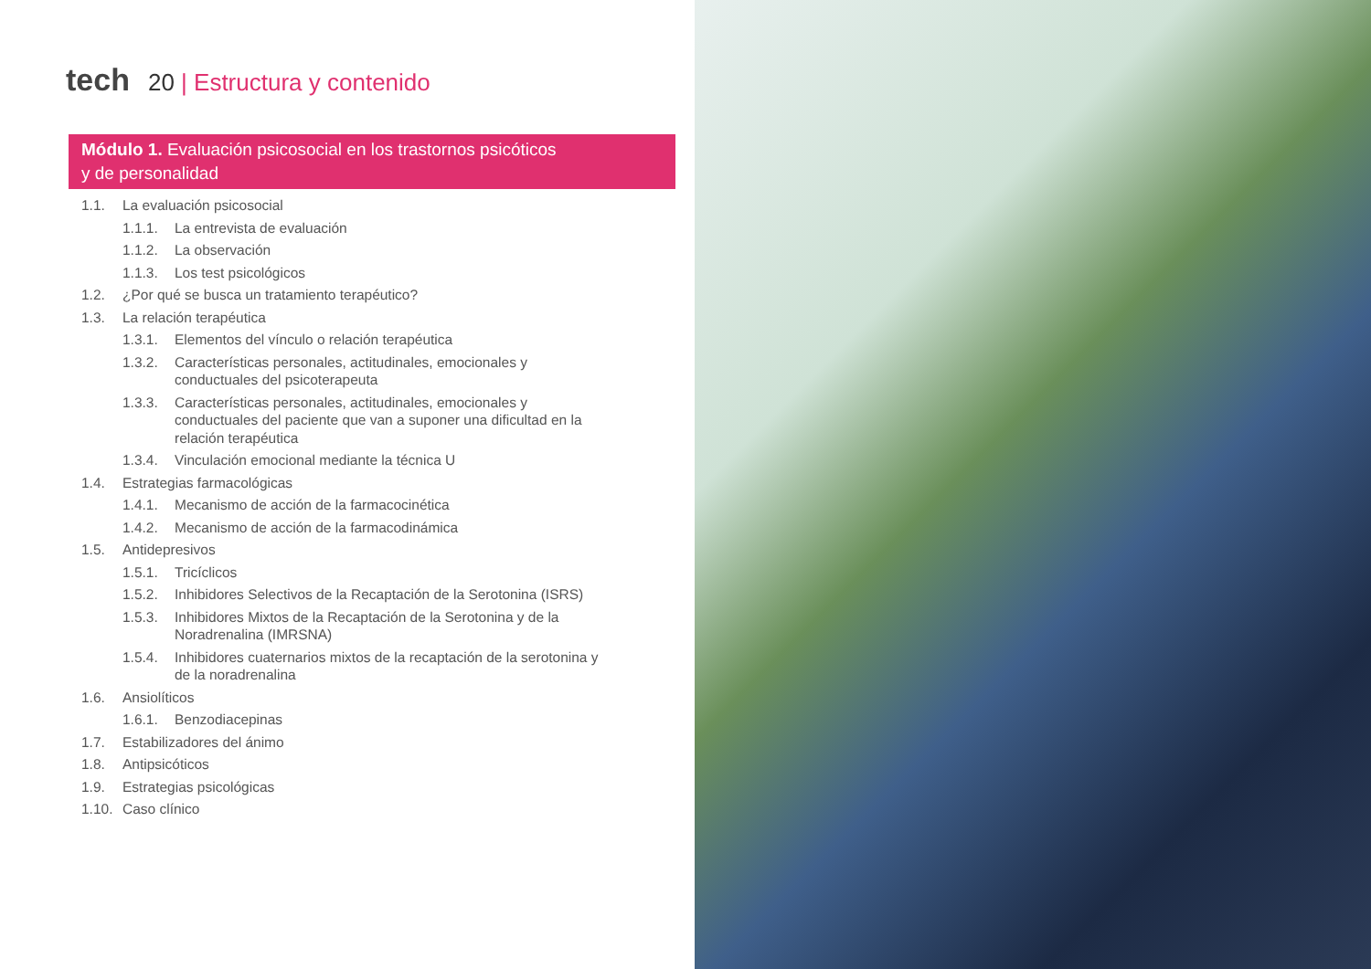tech 20 | Estructura y contenido
Módulo 1. Evaluación psicosocial en los trastornos psicóticos
y de personalidad
1.1. La evaluación psicosocial
1.1.1. La entrevista de evaluación
1.1.2. La observación
1.1.3. Los test psicológicos
1.2. ¿Por qué se busca un tratamiento terapéutico?
1.3. La relación terapéutica
1.3.1. Elementos del vínculo o relación terapéutica
1.3.2. Características personales, actitudinales, emocionales y conductuales del psicoterapeuta
1.3.3. Características personales, actitudinales, emocionales y conductuales del paciente que van a suponer una dificultad en la relación terapéutica
1.3.4. Vinculación emocional mediante la técnica U
1.4. Estrategias farmacológicas
1.4.1. Mecanismo de acción de la farmacocinética
1.4.2. Mecanismo de acción de la farmacodinámica
1.5. Antidepresivos
1.5.1. Tricíclicos
1.5.2. Inhibidores Selectivos de la Recaptación de la Serotonina (ISRS)
1.5.3. Inhibidores Mixtos de la Recaptación de la Serotonina y de la Noradrenalina (IMRSNA)
1.5.4. Inhibidores cuaternarios mixtos de la recaptación de la serotonina y de la noradrenalina
1.6. Ansiolíticos
1.6.1. Benzodiacepinas
1.7. Estabilizadores del ánimo
1.8. Antipsicóticos
1.9. Estrategias psicológicas
1.10. Caso clínico